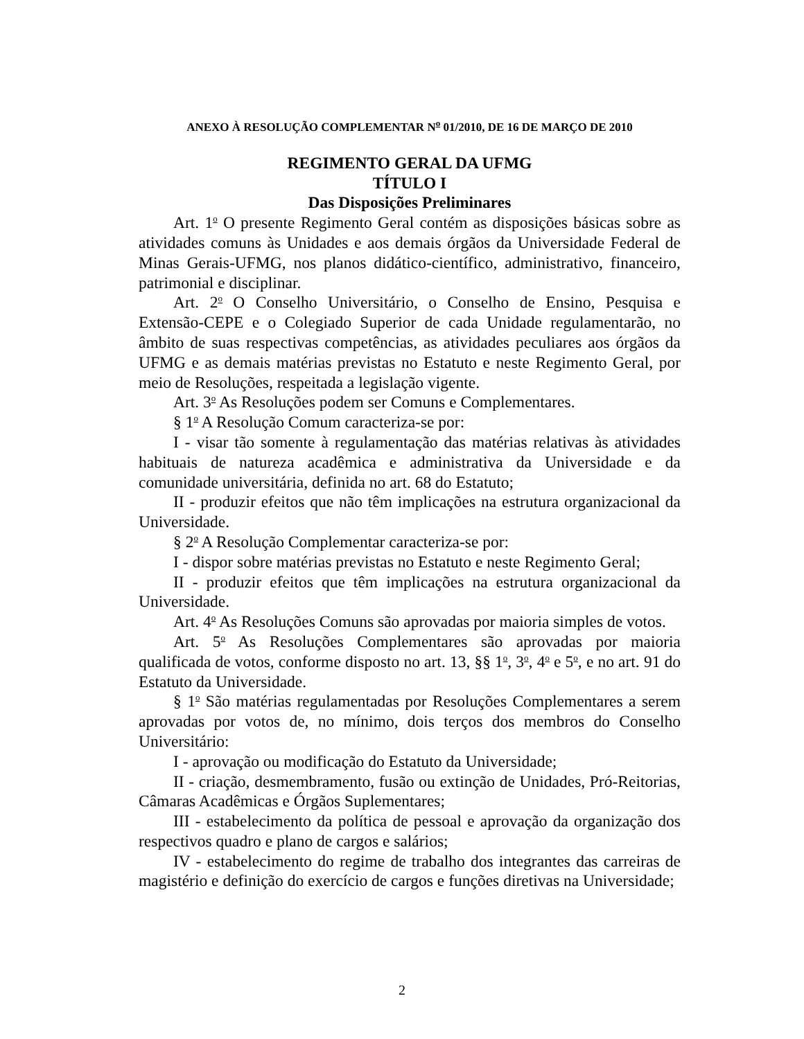ANEXO À RESOLUÇÃO COMPLEMENTAR N<sup>o</sup> 01/2010, DE 16 DE MARÇO DE 2010
REGIMENTO GERAL DA UFMG
TÍTULO I
Das Disposições Preliminares
Art. 1<sup>o</sup> O presente Regimento Geral contém as disposições básicas sobre as atividades comuns às Unidades e aos demais órgãos da Universidade Federal de Minas Gerais-UFMG, nos planos didático-científico, administrativo, financeiro, patrimonial e disciplinar.
Art. 2<sup>o</sup> O Conselho Universitário, o Conselho de Ensino, Pesquisa e Extensão-CEPE e o Colegiado Superior de cada Unidade regulamentarão, no âmbito de suas respectivas competências, as atividades peculiares aos órgãos da UFMG e as demais matérias previstas no Estatuto e neste Regimento Geral, por meio de Resoluções, respeitada a legislação vigente.
Art. 3<sup>o</sup> As Resoluções podem ser Comuns e Complementares.
§ 1<sup>o</sup> A Resolução Comum caracteriza-se por:
I - visar tão somente à regulamentação das matérias relativas às atividades habituais de natureza acadêmica e administrativa da Universidade e da comunidade universitária, definida no art. 68 do Estatuto;
II - produzir efeitos que não têm implicações na estrutura organizacional da Universidade.
§ 2<sup>o</sup> A Resolução Complementar caracteriza-se por:
I - dispor sobre matérias previstas no Estatuto e neste Regimento Geral;
II - produzir efeitos que têm implicações na estrutura organizacional da Universidade.
Art. 4<sup>o</sup> As Resoluções Comuns são aprovadas por maioria simples de votos.
Art. 5<sup>o</sup> As Resoluções Complementares são aprovadas por maioria qualificada de votos, conforme disposto no art. 13, §§ 1<sup>o</sup>, 3<sup>o</sup>, 4<sup>o</sup> e 5<sup>o</sup>, e no art. 91 do Estatuto da Universidade.
§ 1<sup>o</sup> São matérias regulamentadas por Resoluções Complementares a serem aprovadas por votos de, no mínimo, dois terços dos membros do Conselho Universitário:
I - aprovação ou modificação do Estatuto da Universidade;
II - criação, desmembramento, fusão ou extinção de Unidades, Pró-Reitorias, Câmaras Acadêmicas e Órgãos Suplementares;
III - estabelecimento da política de pessoal e aprovação da organização dos respectivos quadro e plano de cargos e salários;
IV - estabelecimento do regime de trabalho dos integrantes das carreiras de magistério e definição do exercício de cargos e funções diretivas na Universidade;
2